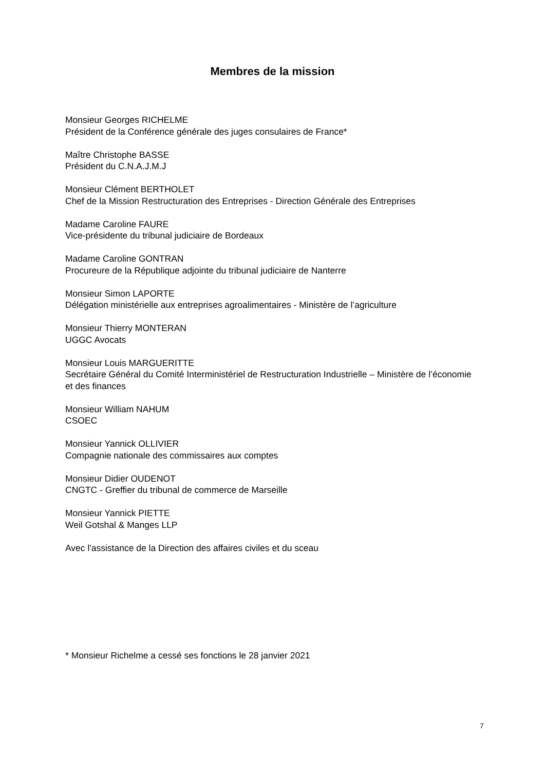Membres de la mission
Monsieur Georges RICHELME
Président de la Conférence générale des juges consulaires de France*
Maître Christophe BASSE
Président du C.N.A.J.M.J
Monsieur Clément BERTHOLET
Chef de la Mission Restructuration des Entreprises - Direction Générale des Entreprises
Madame Caroline FAURE
Vice-présidente du tribunal judiciaire de Bordeaux
Madame Caroline GONTRAN
Procureure de la République adjointe du tribunal judiciaire de Nanterre
Monsieur Simon LAPORTE
Délégation ministérielle aux entreprises agroalimentaires - Ministère de l’agriculture
Monsieur Thierry MONTERAN
UGGC Avocats
Monsieur Louis MARGUERITTE
Secrétaire Général du Comité Interministériel de Restructuration Industrielle – Ministère de l’économie et des finances
Monsieur William NAHUM
CSOEC
Monsieur Yannick OLLIVIER
Compagnie nationale des commissaires aux comptes
Monsieur Didier OUDENOT
CNGTC - Greffier du tribunal de commerce de Marseille
Monsieur Yannick PIETTE
Weil Gotshal & Manges LLP
Avec l'assistance de la Direction des affaires civiles et du sceau
* Monsieur Richelme a cessé ses fonctions le 28 janvier 2021
7